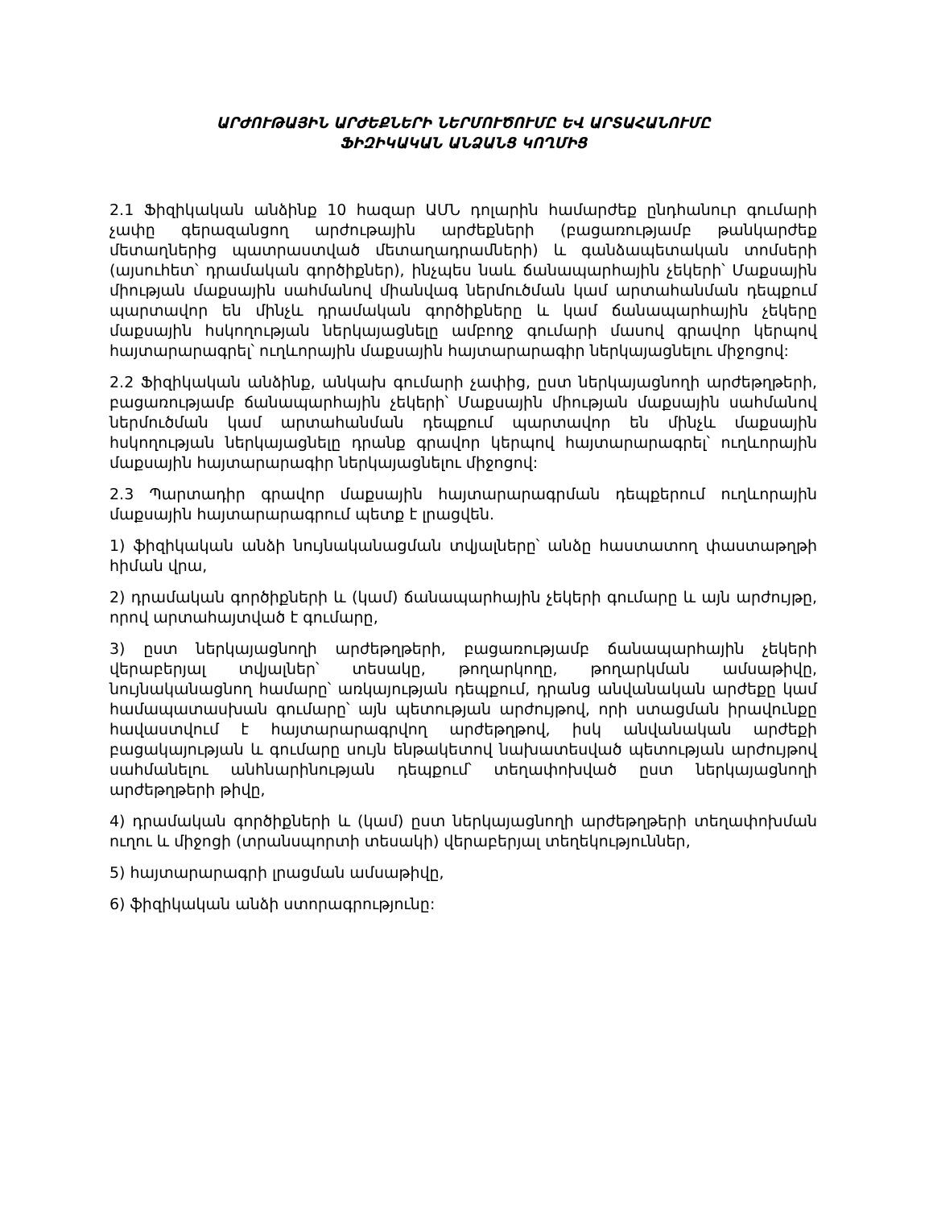ԱՐԺՈՒԹԱՅԻՆ ԱՐԺԵՔՆԵՐԻ ՆԵՐՄՈՒԾՈՒՄԸ ԵՎ ԱՐՏԱՀԱՆՈՒՄԸ
ՖԻԶԻԿԱԿԱՆ ԱՆՁԱՆՑ ԿՈՂՄԻՑ
2.1 Ֆիզիկական անձինք 10 հազար ԱՄՆ դոլարին համարժեք ընդհանուր գումարի չափը գերազանցող արժութային արժեքների (բացառությամբ թանկարժեք մետաղներից պատրաստված մետաղադրամների) և գանձապետական տոմսերի (այսուհետ՝ դրամական գործիքներ), ինչպես նաև ճանապարհային չեկերի՝ Մաքսային միության մաքսային սահմանով միանվագ ներմուծման կամ արտահանման դեպքում պարտավոր են մինչև դրամական գործիքները և կամ ճանապարհային չեկերը մաքսային հսկողության ներկայացնելը ամբողջ գումարի մասով գրավոր կերպով հայտարարագրել՝ ուղևորային մաքսային հայտարարագիր ներկայացնելու միջոցով:
2.2 Ֆիզիկական անձինք, անկախ գումարի չափից, ըստ ներկայացնողի արժեթղթերի, բացառությամբ ճանապարհային չեկերի՝ Մաքսային միության մաքսային սահմանով ներմուծման կամ արտահանման դեպքում պարտավոր են մինչև մաքսային հսկողության ներկայացնելը դրանք գրավոր կերպով հայտարարագրել՝ ուղևորային մաքսային հայտարարագիր ներկայացնելու միջոցով:
2.3 Պարտադիր գրավոր մաքսային հայտարարագրման դեպքերում ուղևորային մաքսային հայտարարագրում պետք է լրացվեն.
1) ֆիզիկական անձի նույնականացման տվյալները՝ անձը հաստատող փաստաթղթի հիման վրա,
2) դրամական գործիքների և (կամ) ճանապարհային չեկերի գումարը և այն արժույթը, որով արտահայտված է գումարը,
3) ըստ ներկայացնողի արժեթղթերի, բացառությամբ ճանապարհային չեկերի վերաբերյալ տվյալներ՝ տեսակը, թողարկողը, թողարկման ամսաթիվը, նույնականացնող համարը՝ առկայության դեպքում, դրանց անվանական արժեքը կամ համապատասխան գումարը՝ այն պետության արժույթով, որի ստացման իրավունքը հավաստվում է հայտարարագրվող արժեթղթով, իսկ անվանական արժեքի բացակայության և գումարը սույն ենթակետով նախատեսված պետության արժույթով սահմանելու անհնարինության դեպքում՝ տեղափոխված ըստ ներկայացնողի արժեթղթերի թիվը,
4) դրամական գործիքների և (կամ) ըստ ներկայացնողի արժեթղթերի տեղափոխման ուղու և միջոցի (տրանսպորտի տեսակի) վերաբերյալ տեղեկություններ,
5) հայտարարագրի լրացման ամսաթիվը,
6) ֆիզիկական անձի ստորագրությունը: